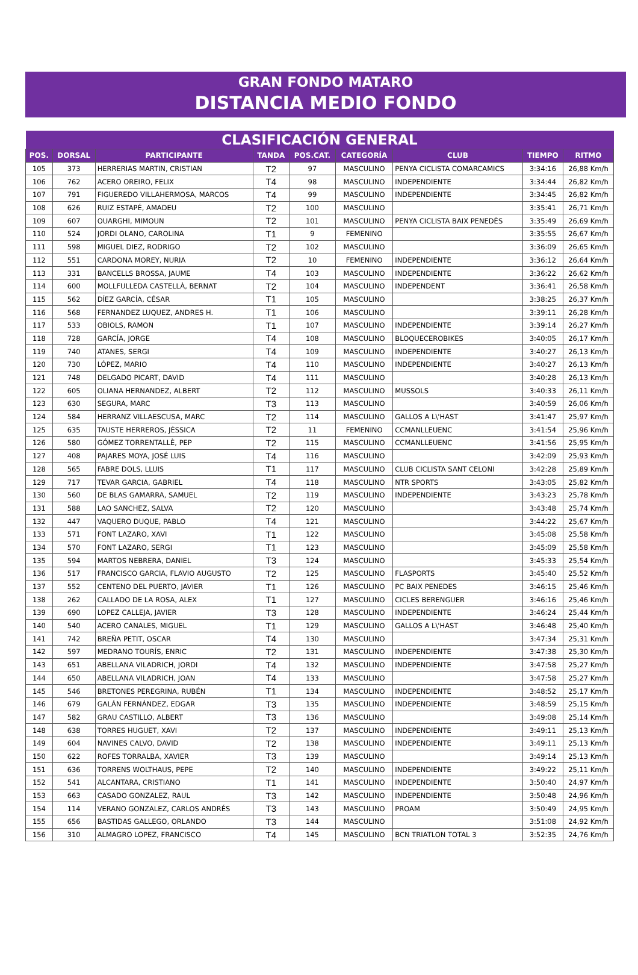GRAN FONDO MATARO
DISTANCIA MEDIO FONDO
| CLASIFICACIÓN GENERAL | | | | | | | | |
| --- | --- | --- | --- | --- | --- | --- | --- | --- |
| POS. | DORSAL | PARTICIPANTE | TANDA | POS.CAT. | CATEGORÍA | CLUB | TIEMPO | RITMO |
| 105 | 373 | HERRERIAS MARTIN, CRISTIAN | T2 | 97 | MASCULINO | PENYA CICLISTA COMARCAMICS | 3:34:16 | 26,88 Km/h |
| 106 | 762 | ACERO OREIRO, FELIX | T4 | 98 | MASCULINO | INDEPENDIENTE | 3:34:44 | 26,82 Km/h |
| 107 | 791 | FIGUEREDO VILLAHERMOSA, MARCOS | T4 | 99 | MASCULINO | INDEPENDIENTE | 3:34:45 | 26,82 Km/h |
| 108 | 626 | RUIZ ESTAPÉ, AMADEU | T2 | 100 | MASCULINO | | 3:35:41 | 26,71 Km/h |
| 109 | 607 | OUARGHI, MIMOUN | T2 | 101 | MASCULINO | PENYA CICLISTA BAIX PENEDÈS | 3:35:49 | 26,69 Km/h |
| 110 | 524 | JORDI OLANO, CAROLINA | T1 | 9 | FEMENINO | | 3:35:55 | 26,67 Km/h |
| 111 | 598 | MIGUEL DIEZ, RODRIGO | T2 | 102 | MASCULINO | | 3:36:09 | 26,65 Km/h |
| 112 | 551 | CARDONA MOREY, NURIA | T2 | 10 | FEMENINO | INDEPENDIENTE | 3:36:12 | 26,64 Km/h |
| 113 | 331 | BANCELLS BROSSA, JAUME | T4 | 103 | MASCULINO | INDEPENDIENTE | 3:36:22 | 26,62 Km/h |
| 114 | 600 | MOLLFULLEDA CASTELLÀ, BERNAT | T2 | 104 | MASCULINO | INDEPENDENT | 3:36:41 | 26,58 Km/h |
| 115 | 562 | DÍEZ GARCÍA, CÉSAR | T1 | 105 | MASCULINO | | 3:38:25 | 26,37 Km/h |
| 116 | 568 | FERNANDEZ LUQUEZ, ANDRES H. | T1 | 106 | MASCULINO | | 3:39:11 | 26,28 Km/h |
| 117 | 533 | OBIOLS, RAMON | T1 | 107 | MASCULINO | INDEPENDIENTE | 3:39:14 | 26,27 Km/h |
| 118 | 728 | GARCÍA, JORGE | T4 | 108 | MASCULINO | BLOQUECEROBIKES | 3:40:05 | 26,17 Km/h |
| 119 | 740 | ATANES, SERGI | T4 | 109 | MASCULINO | INDEPENDIENTE | 3:40:27 | 26,13 Km/h |
| 120 | 730 | LÓPEZ, MARIO | T4 | 110 | MASCULINO | INDEPENDIENTE | 3:40:27 | 26,13 Km/h |
| 121 | 748 | DELGADO PICART, DAVID | T4 | 111 | MASCULINO | | 3:40:28 | 26,13 Km/h |
| 122 | 605 | OLIANA HERNANDEZ, ALBERT | T2 | 112 | MASCULINO | MUSSOLS | 3:40:33 | 26,11 Km/h |
| 123 | 630 | SEGURA, MARC | T3 | 113 | MASCULINO | | 3:40:59 | 26,06 Km/h |
| 124 | 584 | HERRANZ VILLAESCUSA, MARC | T2 | 114 | MASCULINO | GALLOS A L\'HAST | 3:41:47 | 25,97 Km/h |
| 125 | 635 | TAUSTE HERREROS, JÈSSICA | T2 | 11 | FEMENINO | CCMANLLEUENC | 3:41:54 | 25,96 Km/h |
| 126 | 580 | GÓMEZ TORRENTALLÈ, PEP | T2 | 115 | MASCULINO | CCMANLLEUENC | 3:41:56 | 25,95 Km/h |
| 127 | 408 | PAJARES MOYA, JOSÉ LUIS | T4 | 116 | MASCULINO | | 3:42:09 | 25,93 Km/h |
| 128 | 565 | FABRE DOLS, LLUIS | T1 | 117 | MASCULINO | CLUB CICLISTA SANT CELONI | 3:42:28 | 25,89 Km/h |
| 129 | 717 | TEVAR GARCIA, GABRIEL | T4 | 118 | MASCULINO | NTR SPORTS | 3:43:05 | 25,82 Km/h |
| 130 | 560 | DE BLAS GAMARRA, SAMUEL | T2 | 119 | MASCULINO | INDEPENDIENTE | 3:43:23 | 25,78 Km/h |
| 131 | 588 | LAO SANCHEZ, SALVA | T2 | 120 | MASCULINO | | 3:43:48 | 25,74 Km/h |
| 132 | 447 | VAQUERO DUQUE, PABLO | T4 | 121 | MASCULINO | | 3:44:22 | 25,67 Km/h |
| 133 | 571 | FONT LAZARO, XAVI | T1 | 122 | MASCULINO | | 3:45:08 | 25,58 Km/h |
| 134 | 570 | FONT LAZARO, SERGI | T1 | 123 | MASCULINO | | 3:45:09 | 25,58 Km/h |
| 135 | 594 | MARTOS NEBRERA, DANIEL | T3 | 124 | MASCULINO | | 3:45:33 | 25,54 Km/h |
| 136 | 517 | FRANCISCO GARCIA, FLAVIO AUGUSTO | T2 | 125 | MASCULINO | FLASPORTS | 3:45:40 | 25,52 Km/h |
| 137 | 552 | CENTENO DEL PUERTO, JAVIER | T1 | 126 | MASCULINO | PC BAIX PENEDES | 3:46:15 | 25,46 Km/h |
| 138 | 262 | CALLADO DE LA ROSA, ALEX | T1 | 127 | MASCULINO | CICLES BERENGUER | 3:46:16 | 25,46 Km/h |
| 139 | 690 | LOPEZ CALLEJA, JAVIER | T3 | 128 | MASCULINO | INDEPENDIENTE | 3:46:24 | 25,44 Km/h |
| 140 | 540 | ACERO CANALES, MIGUEL | T1 | 129 | MASCULINO | GALLOS A L\'HAST | 3:46:48 | 25,40 Km/h |
| 141 | 742 | BREÑA PETIT, OSCAR | T4 | 130 | MASCULINO | | 3:47:34 | 25,31 Km/h |
| 142 | 597 | MEDRANO TOURÍS, ENRIC | T2 | 131 | MASCULINO | INDEPENDIENTE | 3:47:38 | 25,30 Km/h |
| 143 | 651 | ABELLANA VILADRICH, JORDI | T4 | 132 | MASCULINO | INDEPENDIENTE | 3:47:58 | 25,27 Km/h |
| 144 | 650 | ABELLANA VILADRICH, JOAN | T4 | 133 | MASCULINO | | 3:47:58 | 25,27 Km/h |
| 145 | 546 | BRETONES PEREGRINA, RUBÉN | T1 | 134 | MASCULINO | INDEPENDIENTE | 3:48:52 | 25,17 Km/h |
| 146 | 679 | GALÁN FERNÁNDEZ, EDGAR | T3 | 135 | MASCULINO | INDEPENDIENTE | 3:48:59 | 25,15 Km/h |
| 147 | 582 | GRAU CASTILLO, ALBERT | T3 | 136 | MASCULINO | | 3:49:08 | 25,14 Km/h |
| 148 | 638 | TORRES HUGUET, XAVI | T2 | 137 | MASCULINO | INDEPENDIENTE | 3:49:11 | 25,13 Km/h |
| 149 | 604 | NAVINES CALVO, DAVID | T2 | 138 | MASCULINO | INDEPENDIENTE | 3:49:11 | 25,13 Km/h |
| 150 | 622 | ROFES TORRALBA, XAVIER | T3 | 139 | MASCULINO | | 3:49:14 | 25,13 Km/h |
| 151 | 636 | TORRENS WOLTHAUS, PEPE | T2 | 140 | MASCULINO | INDEPENDIENTE | 3:49:22 | 25,11 Km/h |
| 152 | 541 | ALCANTARA, CRISTIANO | T1 | 141 | MASCULINO | INDEPENDIENTE | 3:50:40 | 24,97 Km/h |
| 153 | 663 | CASADO GONZALEZ, RAUL | T3 | 142 | MASCULINO | INDEPENDIENTE | 3:50:48 | 24,96 Km/h |
| 154 | 114 | VERANO GONZALEZ, CARLOS ANDRÉS | T3 | 143 | MASCULINO | PROAM | 3:50:49 | 24,95 Km/h |
| 155 | 656 | BASTIDAS GALLEGO, ORLANDO | T3 | 144 | MASCULINO | | 3:51:08 | 24,92 Km/h |
| 156 | 310 | ALMAGRO LOPEZ, FRANCISCO | T4 | 145 | MASCULINO | BCN TRIATLON TOTAL 3 | 3:52:35 | 24,76 Km/h |